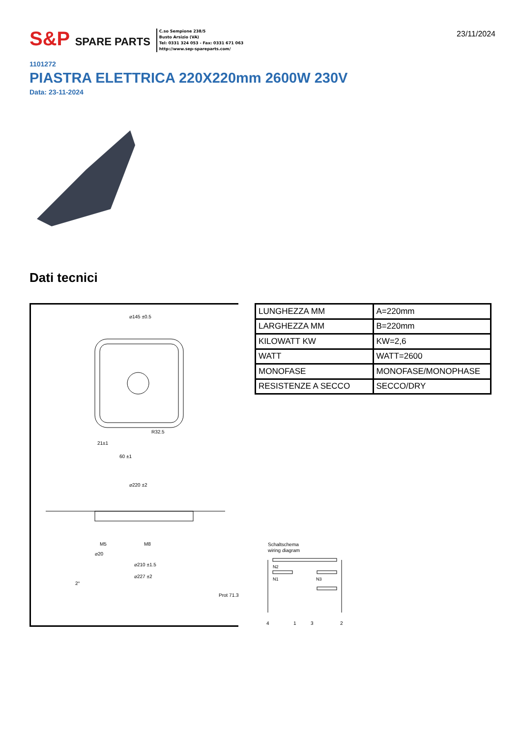S&P SPARE PARTS
C.so Sempione 238/5
Busto Arsizio (VA)
Tel: 0331 324 053 - Fax: 0331 671 063
http://www.sep-spareparts.com/
23/11/2024
1101272
PIASTRA ELETTRICA 220X220mm 2600W 230V
Data: 23-11-2024
Dati tecnici
⌀145 ±0.5
R32.5
21±1
60 ±1
⌀220 ±2
M5
M8
⌀20
⌀210 ±1.5
⌀227 ±2
2°
| LUNGHEZZA MM | A=220mm |
| LARGHEZZA MM | B=220mm |
| KILOWATT KW | KW=2,6 |
| WATT | WATT=2600 |
| MONOFASE | MONOFASE/MONOPHASE |
| RESISTENZE A SECCO | SECCO/DRY |
Schaltschema
wiring diagram
N2
N1
N3
Prot 71.3
4
1
3
2